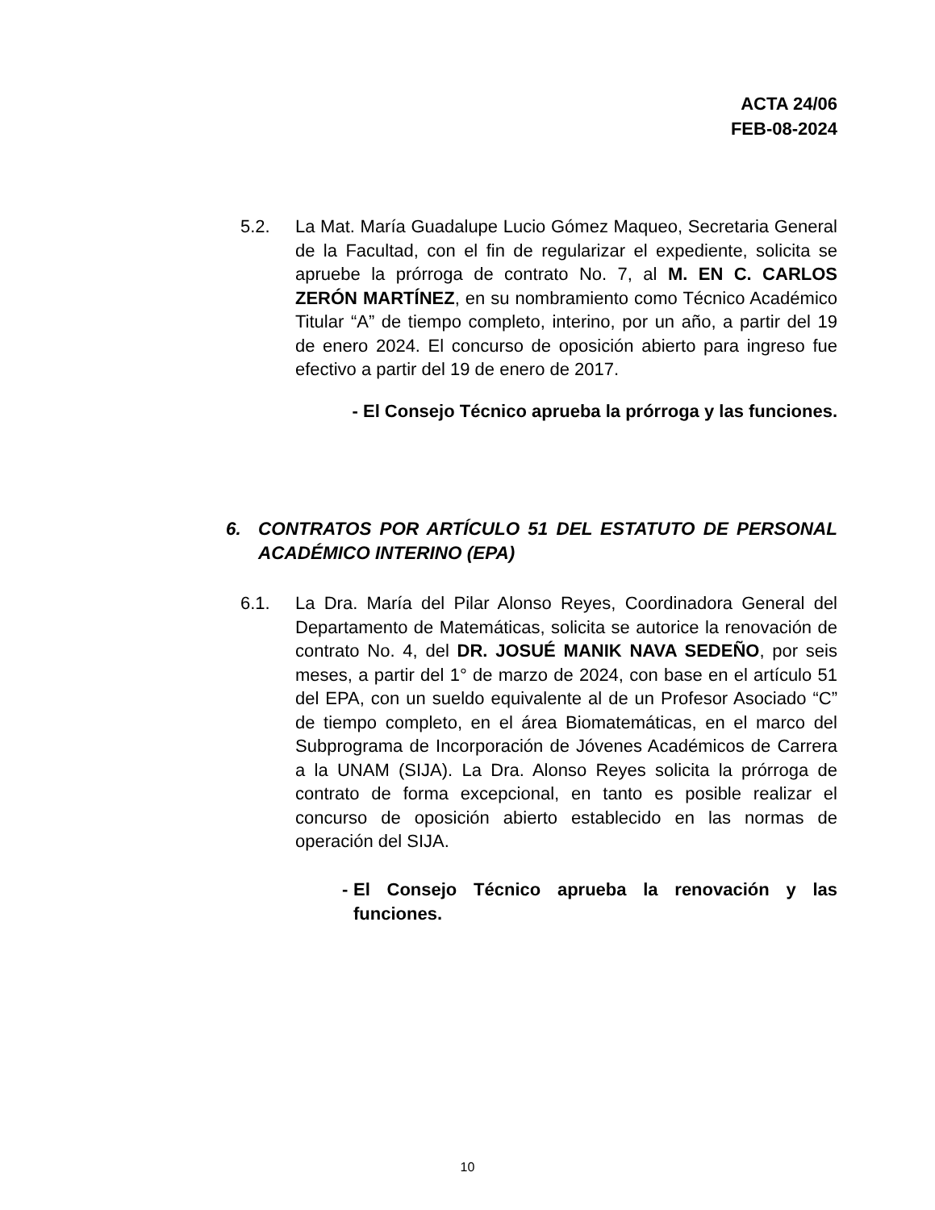ACTA 24/06
FEB-08-2024
5.2. La Mat. María Guadalupe Lucio Gómez Maqueo, Secretaria General de la Facultad, con el fin de regularizar el expediente, solicita se apruebe la prórroga de contrato No. 7, al M. EN C. CARLOS ZERÓN MARTÍNEZ, en su nombramiento como Técnico Académico Titular “A” de tiempo completo, interino, por un año, a partir del 19 de enero 2024. El concurso de oposición abierto para ingreso fue efectivo a partir del 19 de enero de 2017.
- El Consejo Técnico aprueba la prórroga y las funciones.
6. CONTRATOS POR ARTÍCULO 51 DEL ESTATUTO DE PERSONAL ACADÉMICO INTERINO (EPA)
6.1. La Dra. María del Pilar Alonso Reyes, Coordinadora General del Departamento de Matemáticas, solicita se autorice la renovación de contrato No. 4, del DR. JOSUÉ MANIK NAVA SEDEÑO, por seis meses, a partir del 1° de marzo de 2024, con base en el artículo 51 del EPA, con un sueldo equivalente al de un Profesor Asociado “C” de tiempo completo, en el área Biomatemáticas, en el marco del Subprograma de Incorporación de Jóvenes Académicos de Carrera a la UNAM (SIJA). La Dra. Alonso Reyes solicita la prórroga de contrato de forma excepcional, en tanto es posible realizar el concurso de oposición abierto establecido en las normas de operación del SIJA.
- El Consejo Técnico aprueba la renovación y las funciones.
10